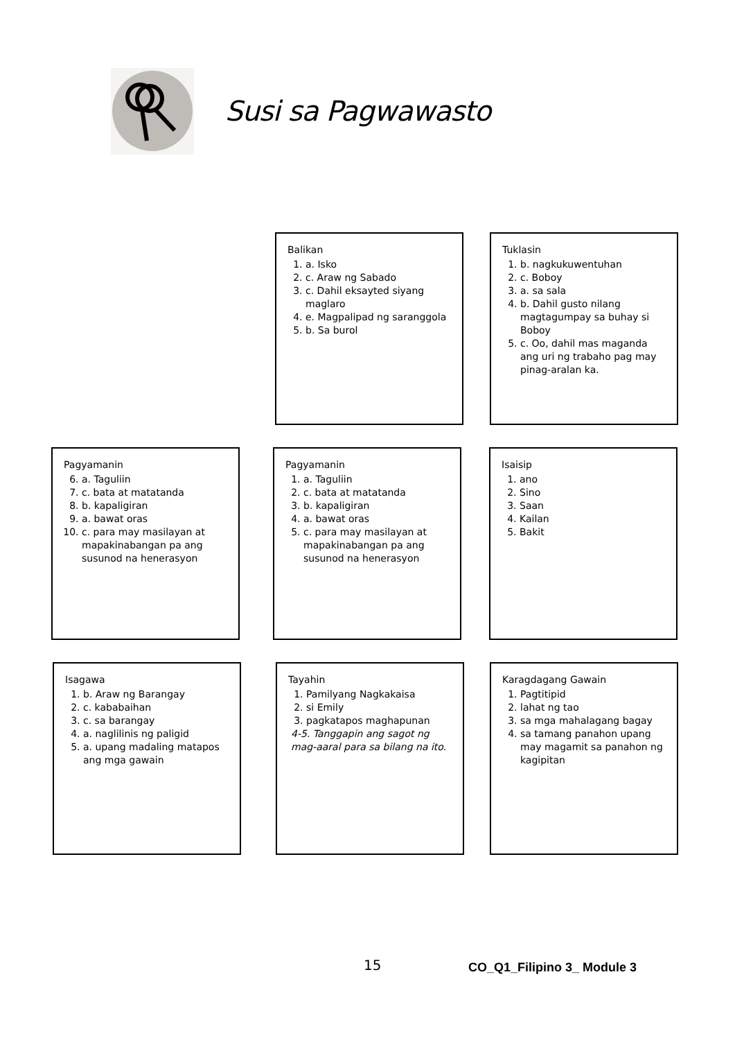Susi sa Pagwawasto
Balikan
1. a. Isko
2. c. Araw ng Sabado
3. c. Dahil eksayted siyang maglaro
4. e. Magpalipad ng saranggola
5. b. Sa burol
Tuklasin
1. b. nagkukuwentuhan
2. c. Boboy
3. a. sa sala
4. b. Dahil gusto nilang magtagumpay sa buhay si Boboy
5. c. Oo, dahil mas maganda ang uri ng trabaho pag may pinag-aralan ka.
Pagyamanin
6. a. Taguliin
7. c. bata at matatanda
8. b. kapaligiran
9. a. bawat oras
10. c. para may masilayan at mapakinabangan pa ang susunod na henerasyon
Pagyamanin
1. a. Taguliin
2. c. bata at matatanda
3. b. kapaligiran
4. a. bawat oras
5. c. para may masilayan at mapakinabangan pa ang susunod na henerasyon
Isaisip
1. ano
2. Sino
3. Saan
4. Kailan
5. Bakit
Isagawa
1. b. Araw ng Barangay
2. c. kababaihan
3. c. sa barangay
4. a. naglilinis ng paligid
5. a. upang madaling matapos ang mga gawain
Tayahin
1. Pamilyang Nagkakaisa
2. si Emily
3. pagkatapos maghapunan
4-5. Tanggapin ang sagot ng mag-aaral para sa bilang na ito.
Karagdagang Gawain
1. Pagtitipid
2. lahat ng tao
3. sa mga mahalagang bagay
4. sa tamang panahon upang may magamit sa panahon ng kagipitan
15 CO_Q1_Filipino 3_ Module 3